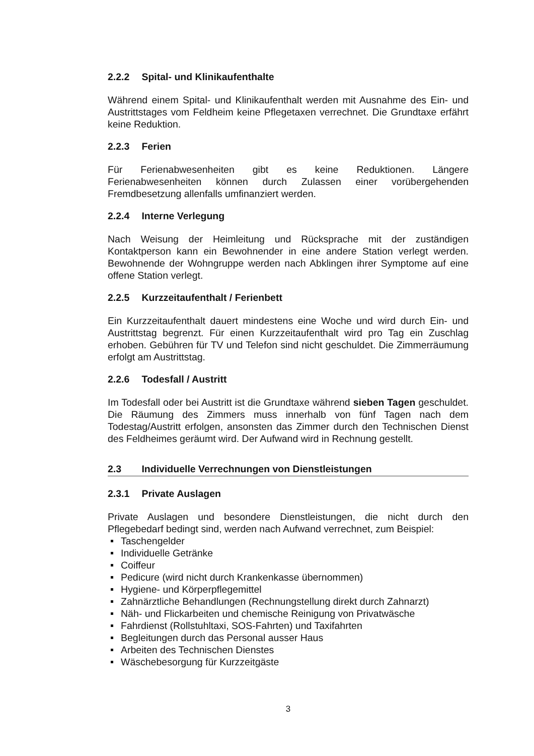2.2.2 Spital- und Klinikaufenthalte
Während einem Spital- und Klinikaufenthalt werden mit Ausnahme des Ein- und Austrittstages vom Feldheim keine Pflegetaxen verrechnet. Die Grundtaxe erfährt keine Reduktion.
2.2.3 Ferien
Für Ferienabwesenheiten gibt es keine Reduktionen. Längere Ferienabwesenheiten können durch Zulassen einer vorübergehenden Fremdbesetzung allenfalls umfinanziert werden.
2.2.4 Interne Verlegung
Nach Weisung der Heimleitung und Rücksprache mit der zuständigen Kontaktperson kann ein Bewohnender in eine andere Station verlegt werden. Bewohnende der Wohngruppe werden nach Abklingen ihrer Symptome auf eine offene Station verlegt.
2.2.5 Kurzzeitaufenthalt / Ferienbett
Ein Kurzzeitaufenthalt dauert mindestens eine Woche und wird durch Ein- und Austrittstag begrenzt. Für einen Kurzzeitaufenthalt wird pro Tag ein Zuschlag erhoben. Gebühren für TV und Telefon sind nicht geschuldet. Die Zimmerräumung erfolgt am Austrittstag.
2.2.6 Todesfall / Austritt
Im Todesfall oder bei Austritt ist die Grundtaxe während sieben Tagen geschuldet. Die Räumung des Zimmers muss innerhalb von fünf Tagen nach dem Todestag/Austritt erfolgen, ansonsten das Zimmer durch den Technischen Dienst des Feldheimes geräumt wird. Der Aufwand wird in Rechnung gestellt.
2.3 Individuelle Verrechnungen von Dienstleistungen
2.3.1 Private Auslagen
Private Auslagen und besondere Dienstleistungen, die nicht durch den Pflegebedarf bedingt sind, werden nach Aufwand verrechnet, zum Beispiel:
Taschengelder
Individuelle Getränke
Coiffeur
Pedicure (wird nicht durch Krankenkasse übernommen)
Hygiene- und Körperpflegemittel
Zahnärztliche Behandlungen (Rechnungstellung direkt durch Zahnarzt)
Näh- und Flickarbeiten und chemische Reinigung von Privatwäsche
Fahrdienst (Rollstuhltaxi, SOS-Fahrten) und Taxifahrten
Begleitungen durch das Personal ausser Haus
Arbeiten des Technischen Dienstes
Wäschebesorgung für Kurzzeitgäste
3